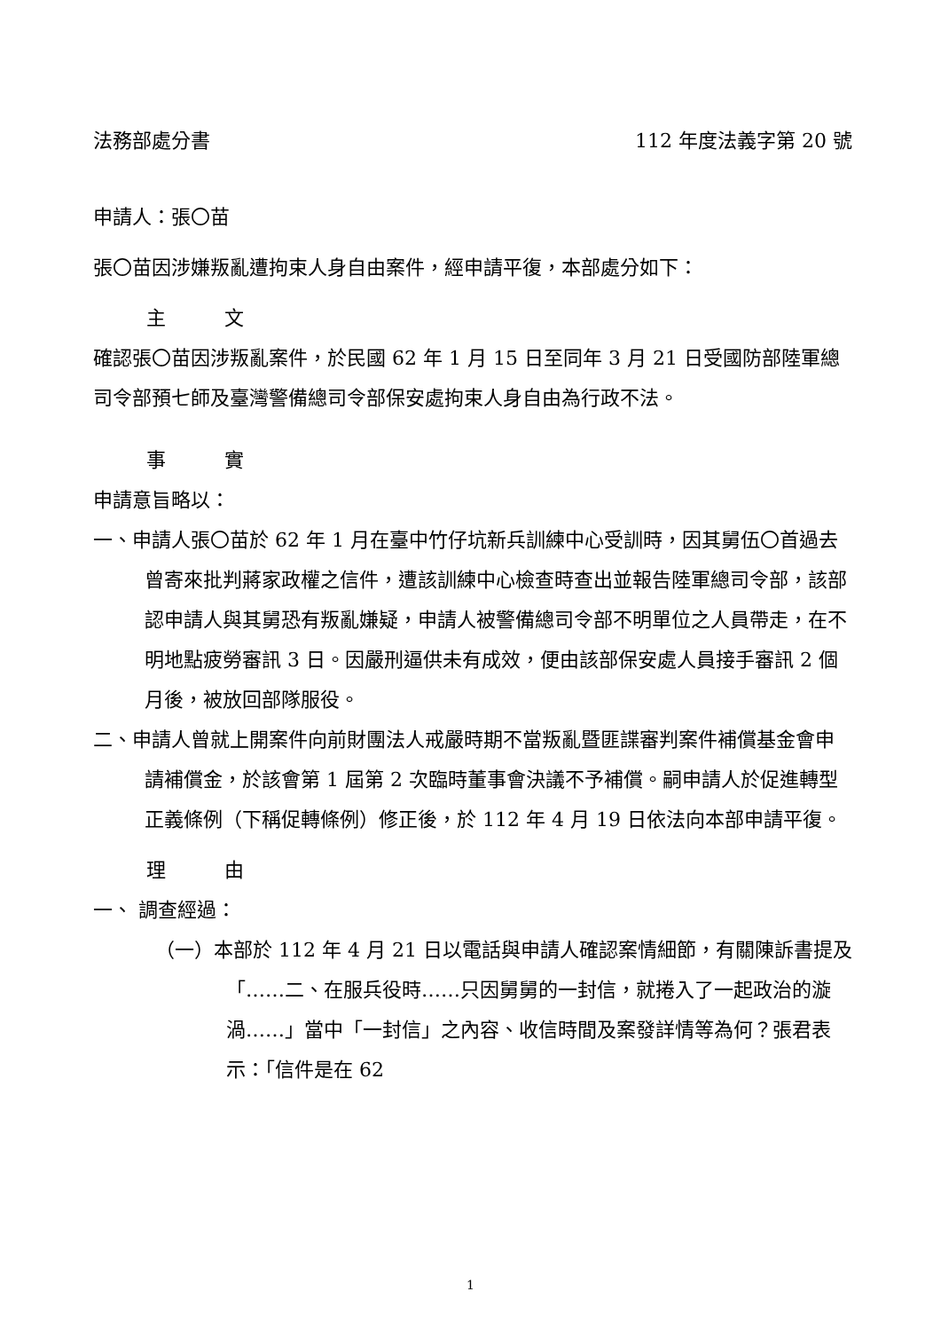法務部處分書 112 年度法義字第 20 號
申請人：張〇苗
張〇苗因涉嫌叛亂遭拘束人身自由案件，經申請平復，本部處分如下：
主　　　文
確認張〇苗因涉叛亂案件，於民國 62 年 1 月 15 日至同年 3 月 21 日受國防部陸軍總司令部預七師及臺灣警備總司令部保安處拘束人身自由為行政不法。
事　　　實
申請意旨略以：
一、申請人張〇苗於 62 年 1 月在臺中竹仔坑新兵訓練中心受訓時，因其舅伍〇首過去曾寄來批判蔣家政權之信件，遭該訓練中心檢查時查出並報告陸軍總司令部，該部認申請人與其舅恐有叛亂嫌疑，申請人被警備總司令部不明單位之人員帶走，在不明地點疲勞審訊 3 日。因嚴刑逼供未有成效，便由該部保安處人員接手審訊 2 個月後，被放回部隊服役。
二、申請人曾就上開案件向前財團法人戒嚴時期不當叛亂暨匪諜審判案件補償基金會申請補償金，於該會第 1 屆第 2 次臨時董事會決議不予補償。嗣申請人於促進轉型正義條例（下稱促轉條例）修正後，於 112 年 4 月 19 日依法向本部申請平復。
理　　　由
一、 調查經過：
（一）本部於 112 年 4 月 21 日以電話與申請人確認案情細節，有關陳訴書提及「……二、在服兵役時……只因舅舅的一封信，就捲入了一起政治的漩渦……」當中「一封信」之內容、收信時間及案發詳情等為何？張君表示：「信件是在 62
1